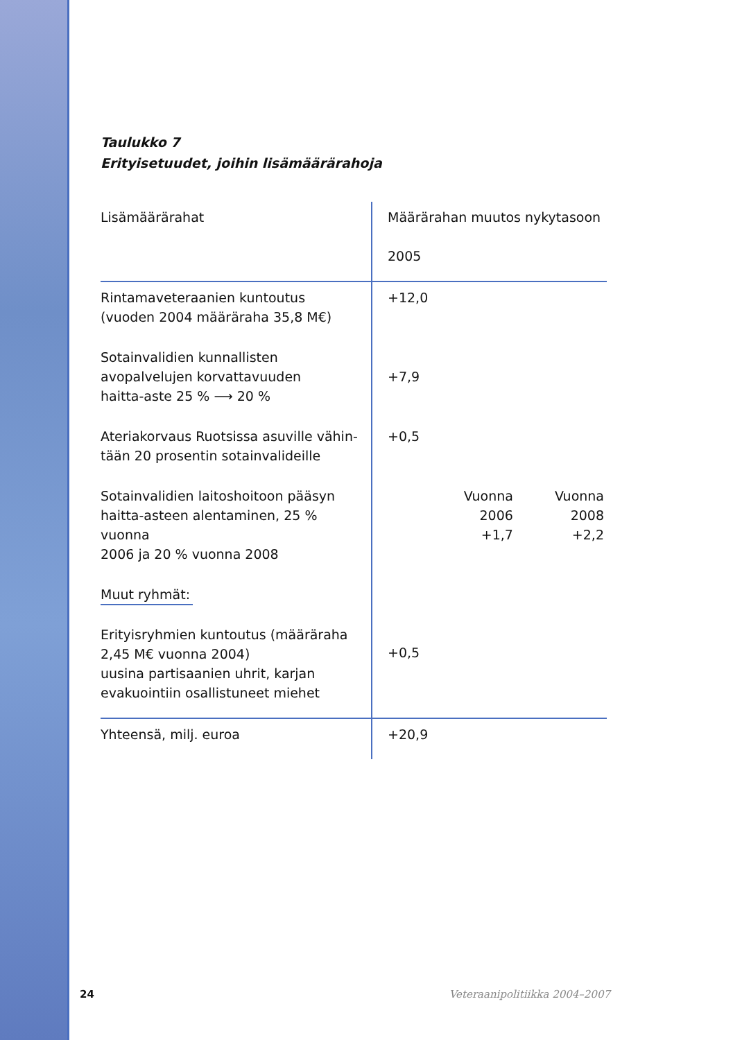Taulukko 7
Erityisetuudet, joihin lisämäärärahoja
| Lisämäärärahat | Määrärahan muutos nykytasoon 2005 |
| --- | --- |
| Rintamaveteraanien kuntoutus (vuoden 2004 määräraha 35,8 M€) | +12,0 |
| Sotainvalidien kunnallisten avopalvelujen korvattavuuden haitta-aste 25 % ⟶ 20 % | +7,9 |
| Ateriakorvaus Ruotsissa asuville vähin- tään 20 prosentin sotainvalideille | +0,5 |
| Sotainvalidien laitoshoitoon pääsyn haitta-asteen alentaminen, 25 % vuonna 2006 ja 20 % vuonna 2008 | Vuonna 2006 +1,7 Vuonna 2008 +2,2 |
| Muut ryhmät: Erityisryhmien kuntoutus (määräraha 2,45 M€ vuonna 2004) uusina partisaanien uhrit, karjan evakuointiin osallistuneet miehet | +0,5 |
| Yhteensä, milj. euroa | +20,9 |
24 Veteraanipolitiikka 2004–2007